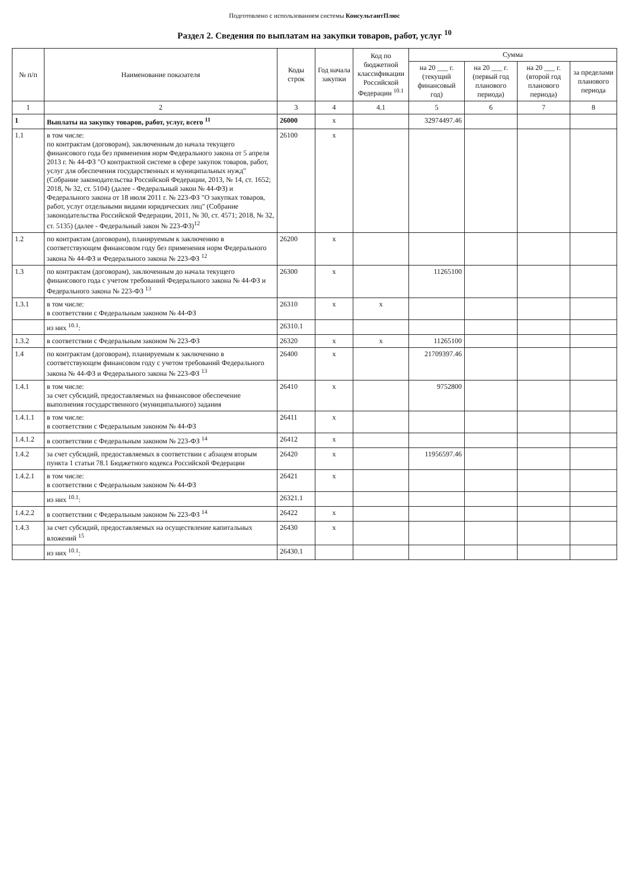Подготовлено с использованием системы КонсультантПлюс
Раздел 2. Сведения по выплатам на закупки товаров, работ, услуг <sup>10</sup>
| № п/п | Наименование показателя | Коды строк | Год начала закупки | Код по бюджетной классификации Российской Федерации <sup>10.1</sup> | Сумма | | | |
| --- | --- | --- | --- | --- | --- | --- | --- | --- |
| | | | | | на 20 ___ г. (текущий финансовый год) | на 20 ___ г. (первый год планового периода) | на 20 ___ г. (второй год планового периода) | за пределами планового периода |
| 1 | 2 | 3 | 4 | 4.1 | 5 | 6 | 7 | 8 |
| 1 | Выплаты на закупку товаров, работ, услуг, всего <sup>11</sup> | 26000 | x | | 32974497.46 | | | |
| 1.1 | в том числе: по контрактам (договорам), заключенным до начала текущего финансового года без применения норм Федерального закона от 5 апреля 2013 г. № 44-ФЗ "О контрактной системе в сфере закупок товаров, работ, услуг для обеспечения государственных и муниципальных нужд" (Собрание законодательства Российской Федерации, 2013, № 14, ст. 1652; 2018, № 32, ст. 5104) (далее - Федеральный закон № 44-ФЗ) и Федерального закона от 18 июля 2011 г. № 223-ФЗ "О закупках товаров, работ, услуг отдельными видами юридических лиц" (Собрание законодательства Российской Федерации, 2011, № 30, ст. 4571; 2018, № 32, ст. 5135) (далее - Федеральный закон № 223-ФЗ)<sup>12</sup> | 26100 | x | | | | | |
| 1.2 | по контрактам (договорам), планируемым к заключению в соответствующем финансовом году без применения норм Федерального закона № 44-ФЗ и Федерального закона № 223-ФЗ <sup>12</sup> | 26200 | x | | | | | |
| 1.3 | по контрактам (договорам), заключенным до начала текущего финансового года с учетом требований Федерального закона № 44-ФЗ и Федерального закона № 223-ФЗ <sup>13</sup> | 26300 | x | | 11265100 | | | |
| 1.3.1 | в том числе: в соответствии с Федеральным законом № 44-ФЗ | 26310 | x | x | | | | |
| | из них <sup>10.1</sup>: | 26310.1 | | | | | | |
| 1.3.2 | в соответствии с Федеральным законом № 223-ФЗ | 26320 | x | x | 11265100 | | | |
| 1.4 | по контрактам (договорам), планируемым к заключению в соответствующем финансовом году с учетом требований Федерального закона № 44-ФЗ и Федерального закона № 223-ФЗ <sup>13</sup> | 26400 | x | | 21709397.46 | | | |
| 1.4.1 | в том числе: за счет субсидий, предоставляемых на финансовое обеспечение выполнения государственного (муниципального) задания | 26410 | x | | 9752800 | | | |
| 1.4.1.1 | в том числе: в соответствии с Федеральным законом № 44-ФЗ | 26411 | x | | | | | |
| 1.4.1.2 | в соответствии с Федеральным законом № 223-ФЗ <sup>14</sup> | 26412 | x | | | | | |
| 1.4.2 | за счет субсидий, предоставляемых в соответствии с абзацем вторым пункта 1 статьи 78.1 Бюджетного кодекса Российской Федерации | 26420 | x | | 11956597.46 | | | |
| 1.4.2.1 | в том числе: в соответствии с Федеральным законом № 44-ФЗ | 26421 | x | | | | | |
| | из них <sup>10.1</sup>: | 26321.1 | | | | | | |
| 1.4.2.2 | в соответствии с Федеральным законом № 223-ФЗ <sup>14</sup> | 26422 | x | | | | | |
| 1.4.3 | за счет субсидий, предоставляемых на осуществление капитальных вложений <sup>15</sup> | 26430 | x | | | | | |
| | из них <sup>10.1</sup>: | 26430.1 | | | | | | |